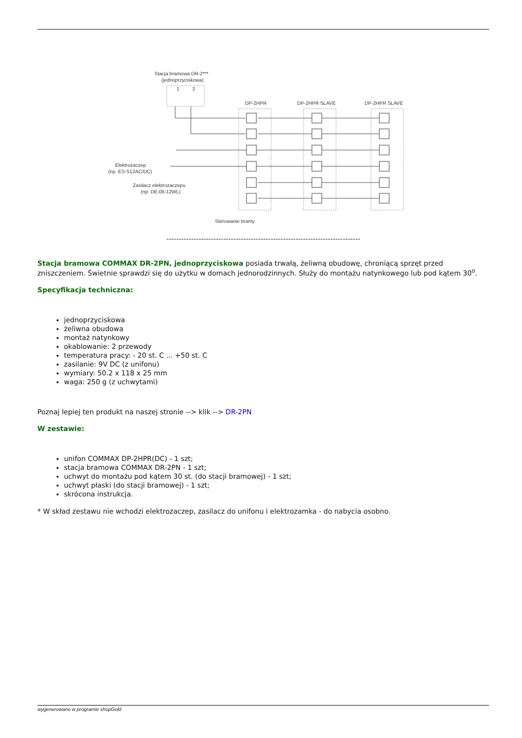Stacja bramowa DR-2***
(jednoprzyciskowa)
1
2
DP-2HPR
DP-2HPR SLAVE
DP-2HPR SLAVE
Elektrozaczep
(np. ES-S12AC/DC)
Zasilacz elektrozaczepu
(np. DE-06-12WL)
Sterowanie bramy
------------------------------------------------------------------------------
Stacja bramowa COMMAX DR-2PN, jednoprzyciskowa posiada trwałą, żeliwną obudowę, chroniącą sprzęt przed zniszczeniem. Świetnie sprawdzi się do użytku w domach jednorodzinnych. Służy do montażu natynkowego lub pod kątem 30<sup>o</sup>.
Specyfikacja techniczna:
jednoprzyciskowa
żeliwna obudowa
montaż natynkowy
okablowanie: 2 przewody
temperatura pracy: - 20 st. C ... +50 st. C
zasilanie: 9V DC (z unifonu)
wymiary: 50.2 x 118 x 25 mm
waga: 250 g (z uchwytami)
Poznaj lepiej ten produkt na naszej stronie --> klik --> DR-2PN
W zestawie:
unifon COMMAX DP-2HPR(DC) - 1 szt;
stacja bramowa COMMAX DR-2PN - 1 szt;
uchwyt do montażu pod kątem 30 st. (do stacji bramowej) - 1 szt;
uchwyt płaski (do stacji bramowej) - 1 szt;
skrócona instrukcja.
* W skład zestawu nie wchodzi elektrozaczep, zasilacz do unifonu i elektrozamka - do nabycia osobno.
wygenerowano w programie shopGold